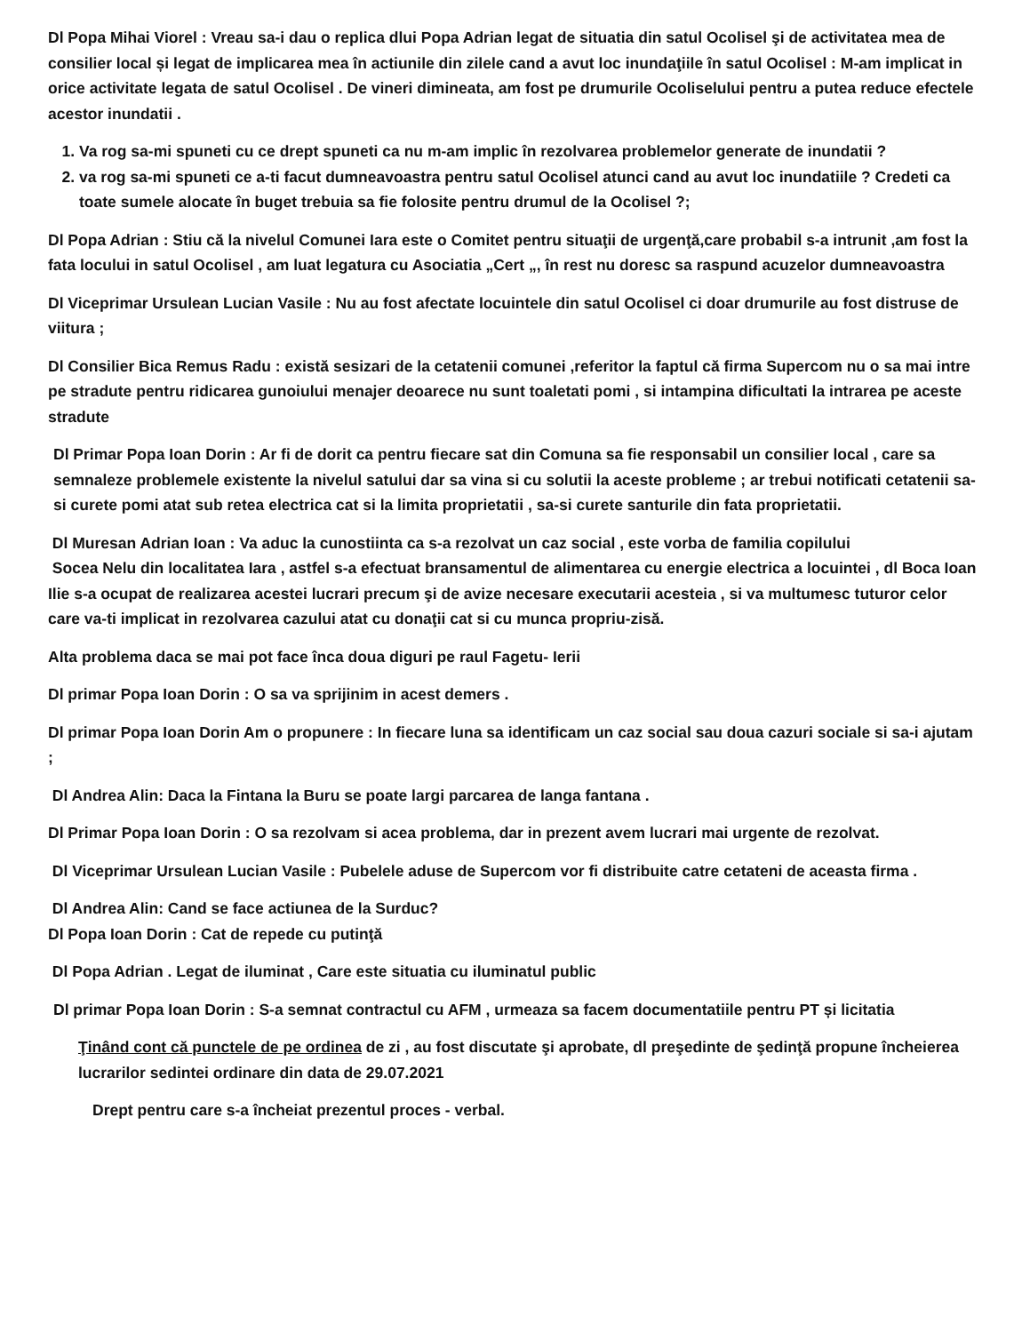Dl Popa Mihai Viorel : Vreau sa-i dau o replica dlui Popa Adrian legat de situatia din satul Ocolisel şi de activitatea mea de consilier local și legat de implicarea mea în actiunile din zilele cand a avut loc inundaţiile în satul Ocolisel : M-am implicat in orice activitate legata de satul Ocolisel . De vineri dimineata, am fost pe drumurile Ocoliselului pentru a putea reduce efectele acestor inundatii .
1. Va rog sa-mi spuneti cu ce drept spuneti ca nu m-am implic în rezolvarea problemelor generate de inundatii ?
2. va rog sa-mi spuneti ce a-ti facut dumneavoastra pentru satul Ocolisel atunci cand au avut loc inundatiile ? Credeti ca toate sumele alocate în buget trebuia sa fie folosite pentru drumul de la Ocolisel ?;
Dl Popa Adrian : Stiu că la nivelul Comunei Iara este o Comitet pentru situaţii de urgenţă,care probabil s-a intrunit ,am fost la fata locului in satul Ocolisel , am luat legatura cu Asociatia „Cert „, în rest nu doresc sa raspund acuzelor dumneavoastra
Dl Viceprimar Ursulean Lucian Vasile : Nu au fost afectate locuintele din satul Ocolisel ci doar drumurile au fost distruse de viitura ;
Dl Consilier Bica Remus Radu : există sesizari de la cetatenii comunei ,referitor la faptul că firma Supercom nu o sa mai intre pe stradute pentru ridicarea gunoiului menajer deoarece nu sunt toaletati pomi , si intampina dificultati la intrarea pe aceste stradute
Dl Primar Popa Ioan Dorin : Ar fi de dorit ca pentru fiecare sat din Comuna sa fie responsabil un consilier local , care sa semnaleze problemele existente la nivelul satului dar sa vina si cu solutii la aceste probleme ; ar trebui notificati cetatenii sa-si curete pomi atat sub retea electrica cat si la limita proprietatii , sa-si curete santurile din fata proprietatii.
Dl Muresan Adrian Ioan : Va aduc la cunostiinta ca s-a rezolvat un caz social , este vorba de familia copilului
Socea Nelu din localitatea Iara , astfel s-a efectuat bransamentul de alimentarea cu energie electrica a locuintei , dl Boca Ioan Ilie s-a ocupat de realizarea acestei lucrari precum şi de avize necesare executarii acesteia , si va multumesc tuturor celor care va-ti implicat in rezolvarea cazului atat cu donaţii cat si cu munca propriu-zisă.
Alta problema daca se mai pot face înca doua diguri pe raul Fagetu- Ierii
Dl primar Popa Ioan Dorin : O sa va sprijinim in acest demers .
Dl primar Popa Ioan Dorin Am o propunere : In fiecare luna sa identificam un caz social sau doua cazuri sociale si sa-i ajutam ;
Dl Andrea Alin: Daca la Fintana la Buru se poate largi parcarea de langa fantana .
Dl Primar Popa Ioan Dorin : O sa rezolvam si acea problema, dar in prezent avem lucrari mai urgente de rezolvat.
Dl Viceprimar Ursulean Lucian Vasile : Pubelele aduse de Supercom vor fi distribuite catre cetateni de aceasta firma .
Dl Andrea Alin: Cand se face actiunea de la Surduc?
Dl Popa Ioan Dorin : Cat de repede cu putinţă
Dl Popa Adrian . Legat de iluminat , Care este situatia cu iluminatul public
Dl primar Popa Ioan Dorin : S-a semnat contractul cu AFM , urmeaza sa facem documentatiile pentru PT și licitatia
Ţinând cont că punctele de pe ordinea de zi , au fost discutate şi aprobate, dl preşedinte de şedinţă propune încheierea lucrarilor sedintei ordinare din data de 29.07.2021
Drept pentru care s-a încheiat prezentul proces - verbal.